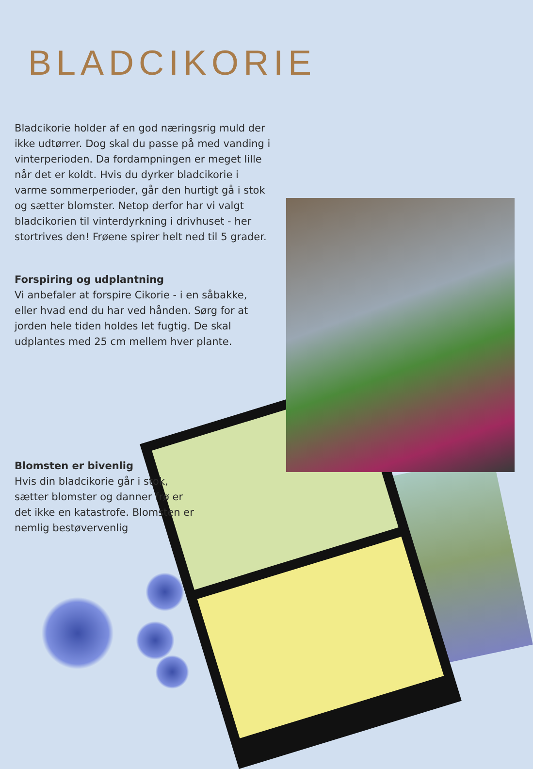BLADCIKORIE
Bladcikorie holder af en god næringsrig muld der ikke udtørrer. Dog skal du passe på med vanding i vinterperioden. Da fordampningen er meget lille når det er koldt. Hvis du dyrker bladcikorie i varme sommerperioder, går den hurtigt gå i stok og sætter blomster. Netop derfor har vi valgt bladcikorien til vinterdyrkning i drivhuset - her stortrives den! Frøene spirer helt ned til 5 grader.
Forspiring og udplantning
Vi anbefaler at forspire Cikorie - i en såbakke, eller hvad end du har ved hånden. Sørg for at jorden hele tiden holdes let fugtig. De skal udplantes med 25 cm mellem hver plante.
Blomsten er bivenlig
Hvis din bladcikorie går i stok, sætter blomster og danner frø er det ikke en katastrofe. Blomsten er nemlig bestøvervenlig